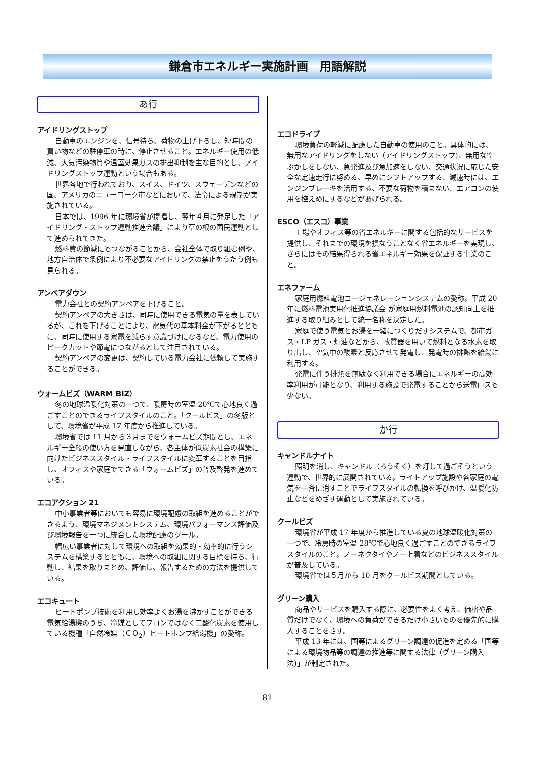鎌倉市エネルギー実施計画　用語解説
あ行
アイドリングストップ
自動車のエンジンを、信号待ち、荷物の上げ下ろし、短時間の買い物などの駐停車の時に、停止させること。エネルギー使用の低減、大気汚染物質や温室効果ガスの排出抑制を主な目的とし、アイドリングストップ運動という場合もある。
世界各地で行われており、スイス、ドイツ、スウェーデンなどの国、アメリカのニューヨーク市などにおいて、法令による規制が実施されている。
日本では、1996 年に環境省が提唱し、翌年４月に発足した「アイドリング・ストップ運動推進会議」により草の根の国民運動として進められてきた。
燃料費の節減にもつながることから、会社全体で取り組む例や、地方自治体で条例により不必要なアイドリングの禁止をうたう例も見られる。
アンペアダウン
電力会社との契約アンペアを下げること。
契約アンペアの大きさは、同時に使用できる電気の量を表しているが、これを下げることにより、電気代の基本料金が下がるとともに、同時に使用する家電を減らす意識づけになるなど、電力使用のピークカットや節電につながるとして注目されている。
契約アンペアの変更は、契約している電力会社に依頼して実施することができる。
ウォームビズ（WARM BIZ）
冬の地球温暖化対策の一つで、暖房時の室温 20℃で心地良く過ごすことのできるライフスタイルのこと。「クールビズ」の冬版として、環境省が平成 17 年度から推進している。
環境省では 11 月から３月までをウォームビズ期間とし、エネルギー全般の使い方を見直しながら、各主体が低炭素社会の構築に向けたビジネススタイル・ライフスタイルに変革することを目指し、オフィスや家庭でできる「ウォームビズ」の普及啓発を進めている。
エコアクション 21
中小事業者等においても容易に環境配慮の取組を進めることができるよう、環境マネジメントシステム、環境パフォーマンス評価及び環境報告を一つに統合した環境配慮のツール。
幅広い事業者に対して環境への取組を効果的・効率的に行うシステムを構築するとともに、環境への取組に関する目標を持ち、行動し、結果を取りまとめ、評価し、報告するための方法を提供している。
エコキュート
ヒートポンプ技術を利用し効率よくお湯を沸かすことができる電気給湯機のうち、冷媒としてフロンではなく二酸化炭素を使用している機種「自然冷媒（ＣＯ<sub>2</sub>）ヒートポンプ給湯機」の愛称。
エコドライブ
環境負荷の軽減に配慮した自動車の使用のこと。具体的には、無用なアイドリングをしない（アイドリングストップ)、無用な空ぶかしをしない、急発進及び急加速をしない、交通状況に応じた安全な定速走行に努める、早めにシフトアップする、減速時には、エンジンブレーキを活用する、不要な荷物を積まない、エアコンの使用を控えめにするなどがあげられる。
ESCO（エスコ）事業
工場やオフィス等の省エネルギーに関する包括的なサービスを提供し、それまでの環境を損なうことなく省エネルギーを実現し、さらにはその結果得られる省エネルギー効果を保証する事業のこと。
エネファーム
家庭用燃料電池コージェネレーションシステムの愛称。平成 20 年に燃料電池実用化推進協議会 が家庭用燃料電池の認知向上を推進する取り組みとして統一名称を決定した。
家庭で使う電気とお湯を一緒につくりだすシステムで、都市ガス・LP ガス・灯油などから、改質器を用いて燃料となる水素を取り出し、空気中の酸素と反応させて発電し、発電時の排熱を給湯に利用する。
発電に伴う排熱を無駄なく利用できる場合にエネルギーの高効率利用が可能となり、利用する施設で発電することから送電ロスも少ない。
か行
キャンドルナイト
照明を消し、キャンドル（ろうそく）を灯して過ごそうという運動で、世界的に展開されている。ライトアップ施設や各家庭の電気を一斉に消すことでライフスタイルの転換を呼びかけ、温暖化防止などをめざす運動として実施されている。
クールビズ
環境省が平成 17 年度から推進している夏の地球温暖化対策の一つで、冷房時の室温 28℃で心地良く過ごすことのできるライフスタイルのこと。ノーネクタイやノー上着などのビジネススタイルが普及している。
環境省では５月から 10 月をクールビズ期間としている。
グリーン購入
商品やサービスを購入する際に、必要性をよく考え、価格や品質だけでなく、環境への負荷ができるだけ小さいものを優先的に購入することをさす。
平成 13 年には、国等によるグリーン調達の促進を定める「国等による環境物品等の調達の推進等に関する法律（グリーン購入法)」が制定された。
81